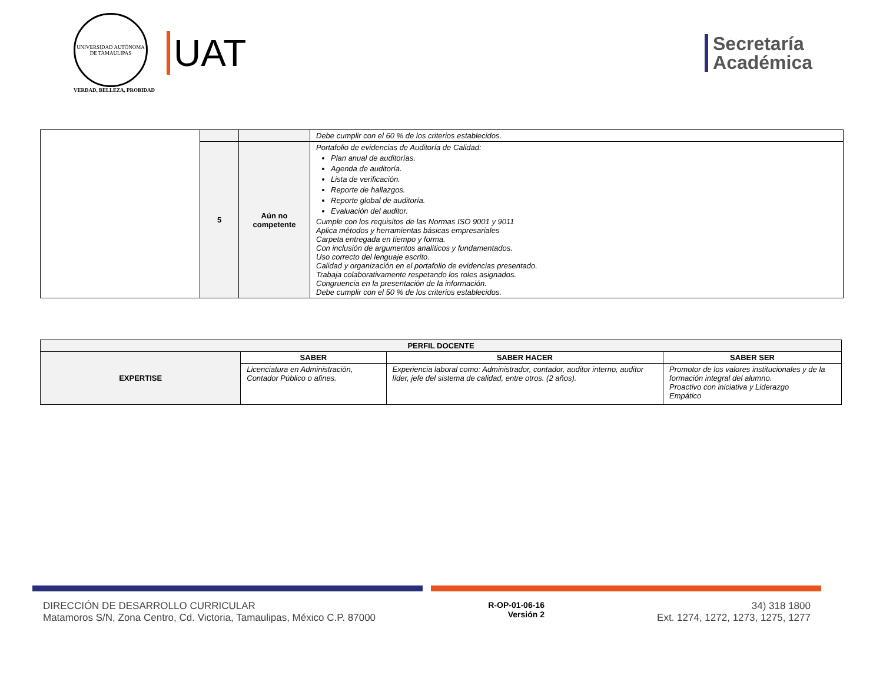UNIVERSIDAD AUTÓNOMA DE TAMAULIPAS
VERDAD, BELLEZA, PROBIDAD
UAT
Secretaría
Académica
| | | | Debe cumplir con el 60 % de los criterios establecidos. |
| | 5 | Aún no competente | Portafolio de evidencias de Auditoría de Calidad: Plan anual de auditorías. Agenda de auditoría. Lista de verificación. Reporte de hallazgos. Reporte global de auditoría. Evaluación del auditor. Cumple con los requisitos de las Normas ISO 9001 y 9011 Aplica métodos y herramientas básicas empresariales Carpeta entregada en tiempo y forma. Con inclusión de argumentos analíticos y fundamentados. Uso correcto del lenguaje escrito. Calidad y organización en el portafolio de evidencias presentado. Trabaja colaborativamente respetando los roles asignados. Congruencia en la presentación de la información. Debe cumplir con el 50 % de los criterios establecidos. |
| PERFIL DOCENTE | | | |
| --- | --- | --- | --- |
| EXPERTISE | SABER | SABER HACER | SABER SER |
| | Licenciatura en Administración, Contador Público o afines. | Experiencia laboral como: Administrador, contador, auditor interno, auditor líder, jefe del sistema de calidad, entre otros. (2 años). | Promotor de los valores institucionales y de la formación integral del alumno. Proactivo con iniciativa y Liderazgo Empático |
DIRECCIÓN DE DESARROLLO CURRICULAR
Matamoros S/N, Zona Centro, Cd. Victoria, Tamaulipas, México C.P. 87000
R-OP-01-06-16
Versión 2
34) 318 1800
Ext. 1274, 1272, 1273, 1275, 1277